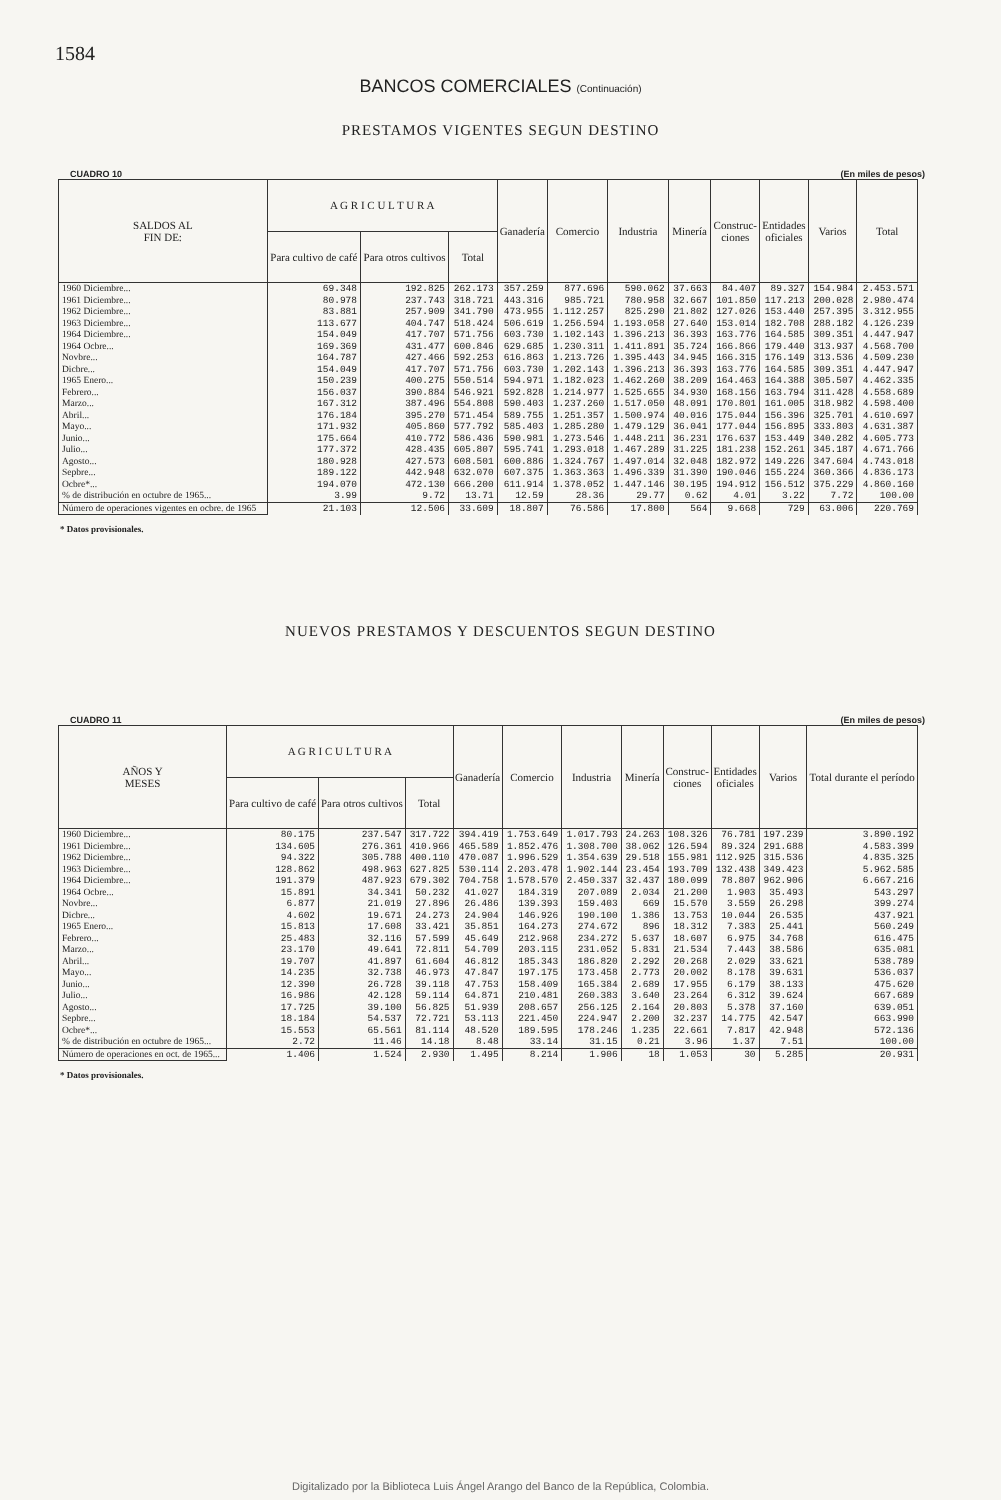1584
BANCOS COMERCIALES (Continuación)
PRESTAMOS VIGENTES SEGUN DESTINO
CUADRO 10 (En miles de pesos)
| SALDOS AL FIN DE: | A G R I C U L T U R A | | | Ganadería | Comercio | Industria | Minería | Construc- ciones | Entidades oficiales | Varios | Total |
| --- | --- | --- | --- | --- | --- | --- | --- | --- | --- | --- | --- |
| | Para cultivo de café | Para otros cultivos | Total | | | | | | | | |
| 1960 Diciembre... 1961 Diciembre... 1962 Diciembre... 1963 Diciembre... 1964 Diciembre... | 69.348 80.978 83.881 113.677 154.049 | 192.825 237.743 257.909 404.747 417.707 | 262.173 318.721 341.790 518.424 571.756 | 357.259 443.316 473.955 506.619 603.730 | 877.696 985.721 1.112.257 1.256.594 1.102.143 | 590.062 780.958 825.290 1.193.058 1.396.213 | 37.663 32.667 21.802 27.640 36.393 | 84.407 101.850 127.026 153.014 163.776 | 89.327 117.213 153.440 182.708 164.585 | 154.984 200.028 257.395 288.182 309.351 | 2.453.571 2.980.474 3.312.955 4.126.239 4.447.947 |
| 1964 Ocbre... Novbre... Dicbre... | 169.369 164.787 154.049 | 431.477 427.466 417.707 | 600.846 592.253 571.756 | 629.685 616.863 603.730 | 1.230.311 1.213.726 1.202.143 | 1.411.891 1.395.443 1.396.213 | 35.724 34.945 36.393 | 166.866 166.315 163.776 | 179.440 176.149 164.585 | 313.937 313.536 309.351 | 4.568.700 4.509.230 4.447.947 |
| 1965 Enero... Febrero... Marzo... Abril... Mayo... Junio... Julio... Agosto... Sepbre... Ocbre*... | 150.239 156.037 167.312 176.184 171.932 175.664 177.372 180.928 189.122 194.070 | 400.275 390.884 387.496 395.270 405.860 410.772 428.435 427.573 442.948 472.130 | 550.514 546.921 554.808 571.454 577.792 586.436 605.807 608.501 632.070 666.200 | 594.971 592.828 590.403 589.755 585.403 590.981 595.741 600.886 607.375 611.914 | 1.182.023 1.214.977 1.237.260 1.251.357 1.285.280 1.273.546 1.293.018 1.324.767 1.363.363 1.378.052 | 1.462.260 1.525.655 1.517.050 1.500.974 1.479.129 1.448.211 1.467.289 1.497.014 1.496.339 1.447.146 | 38.209 34.930 48.091 40.016 36.041 36.231 31.225 32.048 31.390 30.195 | 164.463 168.156 170.801 175.044 177.044 176.637 181.238 182.972 190.046 194.912 | 164.388 163.794 161.005 156.396 156.895 153.449 152.261 149.226 155.224 156.512 | 305.507 311.428 318.982 325.701 333.803 340.282 345.187 347.604 360.366 375.229 | 4.462.335 4.558.689 4.598.400 4.610.697 4.631.387 4.605.773 4.671.766 4.743.018 4.836.173 4.860.160 |
| % de distribución en octubre de 1965... | 3.99 | 9.72 | 13.71 | 12.59 | 28.36 | 29.77 | 0.62 | 4.01 | 3.22 | 7.72 | 100.00 |
| Número de operaciones vigentes en ocbre. de 1965 | 21.103 | 12.506 | 33.609 | 18.807 | 76.586 | 17.800 | 564 | 9.668 | 729 | 63.006 | 220.769 |
* Datos provisionales.
NUEVOS PRESTAMOS Y DESCUENTOS SEGUN DESTINO
CUADRO 11 (En miles de pesos)
| AÑOS Y MESES | A G R I C U L T U R A | | | Ganadería | Comercio | Industria | Minería | Construc- ciones | Entidades oficiales | Varios | Total durante el período |
| --- | --- | --- | --- | --- | --- | --- | --- | --- | --- | --- | --- |
| | Para cultivo de café | Para otros cultivos | Total | | | | | | | | |
| 1960 Diciembre... 1961 Diciembre... 1962 Diciembre... 1963 Diciembre... 1964 Diciembre... | 80.175 134.605 94.322 128.862 191.379 | 237.547 276.361 305.788 498.963 487.923 | 317.722 410.966 400.110 627.825 679.302 | 394.419 465.589 470.087 530.114 704.758 | 1.753.649 1.852.476 1.996.529 2.203.478 1.578.570 | 1.017.793 1.308.700 1.354.639 1.902.144 2.450.337 | 24.263 38.062 29.518 23.454 32.437 | 108.326 126.594 155.981 193.709 180.099 | 76.781 89.324 112.925 132.438 78.807 | 197.239 291.688 315.536 349.423 962.906 | 3.890.192 4.583.399 4.835.325 5.962.585 6.667.216 |
| 1964 Ocbre... Novbre... Dicbre... | 15.891 6.877 4.602 | 34.341 21.019 19.671 | 50.232 27.896 24.273 | 41.027 26.486 24.904 | 184.319 139.393 146.926 | 207.089 159.403 190.100 | 2.034 669 1.386 | 21.200 15.570 13.753 | 1.903 3.559 10.044 | 35.493 26.298 26.535 | 543.297 399.274 437.921 |
| 1965 Enero... Febrero... Marzo... Abril... Mayo... Junio... Julio... Agosto... Sepbre... Ocbre*... | 15.813 25.483 23.170 19.707 14.235 12.390 16.986 17.725 18.184 15.553 | 17.608 32.116 49.641 41.897 32.738 26.728 42.128 39.100 54.537 65.561 | 33.421 57.599 72.811 61.604 46.973 39.118 59.114 56.825 72.721 81.114 | 35.851 45.649 54.709 46.812 47.847 47.753 64.871 51.939 53.113 48.520 | 164.273 212.968 203.115 185.343 197.175 158.409 210.481 208.657 221.450 189.595 | 274.672 234.272 231.052 186.820 173.458 165.384 260.383 256.125 224.947 178.246 | 896 5.637 5.831 2.292 2.773 2.689 3.640 2.164 2.200 1.235 | 18.312 18.607 21.534 20.268 20.002 17.955 23.264 20.803 32.237 22.661 | 7.383 6.975 7.443 2.029 8.178 6.179 6.312 5.378 14.775 7.817 | 25.441 34.768 38.586 33.621 39.631 38.133 39.624 37.160 42.547 42.948 | 560.249 616.475 635.081 538.789 536.037 475.620 667.689 639.051 663.990 572.136 |
| % de distribución en octubre de 1965... | 2.72 | 11.46 | 14.18 | 8.48 | 33.14 | 31.15 | 0.21 | 3.96 | 1.37 | 7.51 | 100.00 |
| Número de operaciones en oct. de 1965... | 1.406 | 1.524 | 2.930 | 1.495 | 8.214 | 1.906 | 18 | 1.053 | 30 | 5.285 | 20.931 |
* Datos provisionales.
Digitalizado por la Biblioteca Luis Ángel Arango del Banco de la República, Colombia.